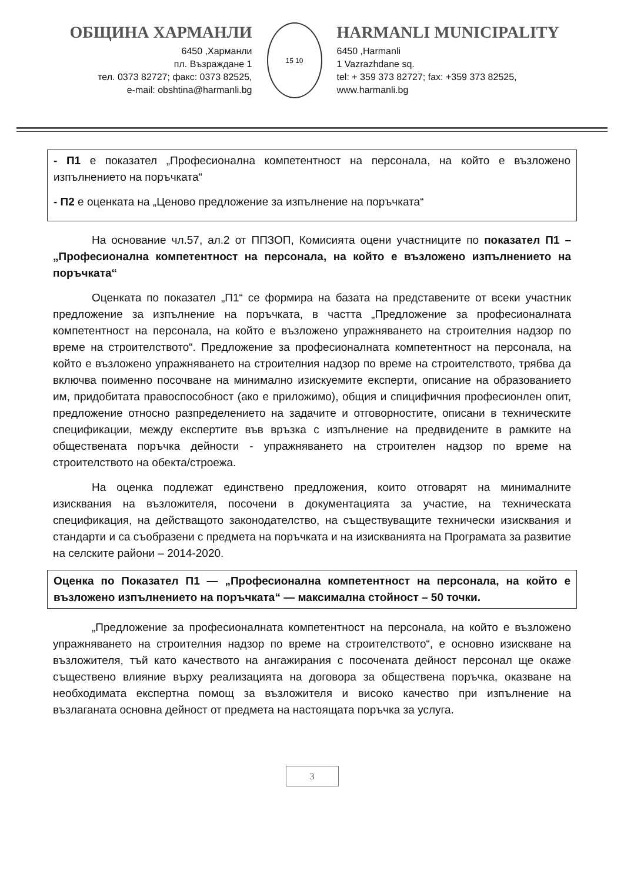ОБЩИНА ХАРМАНЛИ
6450 ,Харманли
пл. Възраждане 1
тел. 0373 82727; факс: 0373 82525,
e-mail: obshtina@harmanli.bg
15 10
HARMANLI MUNICIPALITY
6450 ,Harmanli
1 Vazrazhdane sq.
tel: + 359 373 82727; fax: +359 373 82525,
www.harmanli.bg
- П1 е показател „Професионална компетентност на персонала, на който е възложено изпълнението на поръчката“
- П2 е оценката на „Ценово предложение за изпълнение на поръчката“
На основание чл.57, ал.2 от ППЗОП, Комисията оцени участниците по показател П1 – „Професионална компетентност на персонала, на който е възложено изпълнението на поръчката“
Оценката по показател „П1“ се формира на базата на представените от всеки участник предложение за изпълнение на поръчката, в частта „Предложение за професионалната компетентност на персонала, на който е възложено упражняването на строителния надзор по време на строителството“. Предложение за професионалната компетентност на персонала, на който е възложено упражняването на строителния надзор по време на строителството, трябва да включва поименно посочване на минимално изискуемите експерти, описание на образованието им, придобитата правоспособност (ако е приложимо), общия и спицифичния професионлен опит, предложение относно разпределението на задачите и отговорностите, описани в техническите спецификации, между експертите във връзка с изпълнение на предвидените в рамките на обществената поръчка дейности - упражняването на строителен надзор по време на строителството на обекта/строежа.
На оценка подлежат единствено предложения, които отговарят на минималните изисквания на възложителя, посочени в документацията за участие, на техническата спецификация, на действащото законодателство, на съществуващите технически изисквания и стандарти и са съобразени с предмета на поръчката и на изискванията на Програмата за развитие на селските райони – 2014-2020.
Оценка по Показател П1 — „Професионална компетентност на персонала, на който е възложено изпълнението на поръчката“ — максимална стойност – 50 точки.
„Предложение за професионалната компетентност на персонала, на който е възложено упражняването на строителния надзор по време на строителството“, е основно изискване на възложителя, тъй като качеството на ангажирания с посочената дейност персонал ще окаже съществено влияние върху реализацията на договора за обществена поръчка, оказване на необходимата експертна помощ за възложителя и високо качество при изпълнение на възлаганата основна дейност от предмета на настоящата поръчка за услуга.
3